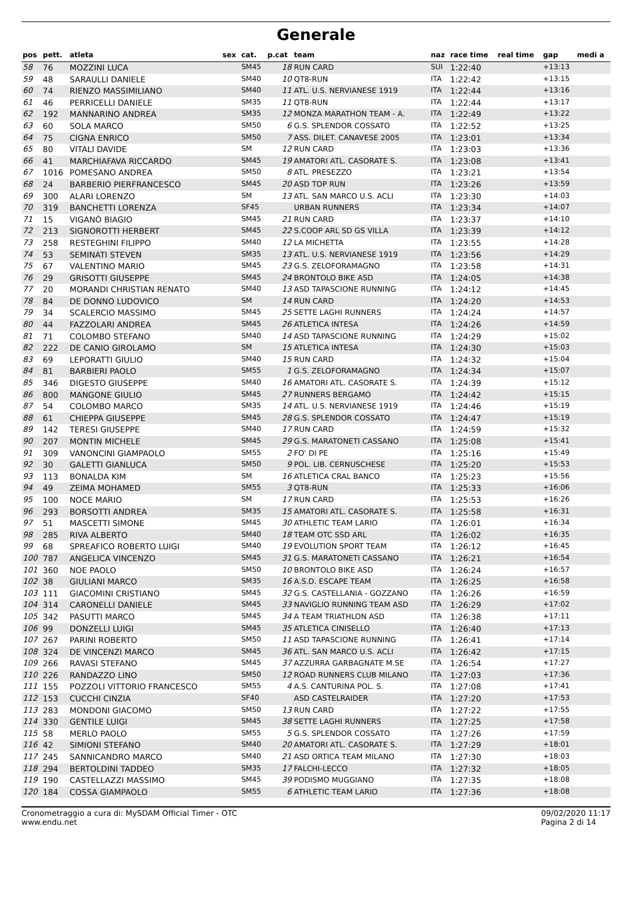Generale
| pos | pett. | atleta | sex | cat. | p.cat | team | naz | race time | real time | gap | medi a |
| --- | --- | --- | --- | --- | --- | --- | --- | --- | --- | --- | --- |
| 58 | 76 | MOZZINI LUCA | | SM45 | 18 | RUN CARD | SUI | 1:22:40 | | +13:13 | |
| 59 | 48 | SARAULLI DANIELE | | SM40 | 10 | QT8-RUN | ITA | 1:22:42 | | +13:15 | |
| 60 | 74 | RIENZO MASSIMILIANO | | SM40 | 11 | ATL. U.S. NERVIANESE 1919 | ITA | 1:22:44 | | +13:16 | |
| 61 | 46 | PERRICELLI DANIELE | | SM35 | 11 | QT8-RUN | ITA | 1:22:44 | | +13:17 | |
| 62 | 192 | MANNARINO ANDREA | | SM35 | 12 | MONZA MARATHON TEAM - A. | ITA | 1:22:49 | | +13:22 | |
| 63 | 60 | SOLA MARCO | | SM50 | 6 | G.S. SPLENDOR COSSATO | ITA | 1:22:52 | | +13:25 | |
| 64 | 75 | CIGNA ENRICO | | SM50 | 7 | ASS. DILET. CANAVESE 2005 | ITA | 1:23:01 | | +13:34 | |
| 65 | 80 | VITALI DAVIDE | | SM | 12 | RUN CARD | ITA | 1:23:03 | | +13:36 | |
| 66 | 41 | MARCHIAFAVA RICCARDO | | SM45 | 19 | AMATORI ATL. CASORATE S. | ITA | 1:23:08 | | +13:41 | |
| 67 | 1016 | POMESANO ANDREA | | SM50 | 8 | ATL. PRESEZZO | ITA | 1:23:21 | | +13:54 | |
| 68 | 24 | BARBERIO PIERFRANCESCO | | SM45 | 20 | ASD TOP RUN | ITA | 1:23:26 | | +13:59 | |
| 69 | 300 | ALARI LORENZO | | SM | 13 | ATL. SAN MARCO U.S. ACLI | ITA | 1:23:30 | | +14:03 | |
| 70 | 319 | BANCHETTI LORENZA | | SF45 | | URBAN RUNNERS | ITA | 1:23:34 | | +14:07 | |
| 71 | 15 | VIGANÒ BIAGIO | | SM45 | 21 | RUN CARD | ITA | 1:23:37 | | +14:10 | |
| 72 | 213 | SIGNOROTTI HERBERT | | SM45 | 22 | S.COOP ARL SD GS VILLA | ITA | 1:23:39 | | +14:12 | |
| 73 | 258 | RESTEGHINI FILIPPO | | SM40 | 12 | LA MICHETTA | ITA | 1:23:55 | | +14:28 | |
| 74 | 53 | SEMINATI STEVEN | | SM35 | 13 | ATL. U.S. NERVIANESE 1919 | ITA | 1:23:56 | | +14:29 | |
| 75 | 67 | VALENTINO MARIO | | SM45 | 23 | G.S. ZELOFORAMAGNO | ITA | 1:23:58 | | +14:31 | |
| 76 | 29 | GRISOTTI GIUSEPPE | | SM45 | 24 | BRONTOLO BIKE ASD | ITA | 1:24:05 | | +14:38 | |
| 77 | 20 | MORANDI CHRISTIAN RENATO | | SM40 | 13 | ASD TAPASCIONE RUNNING | ITA | 1:24:12 | | +14:45 | |
| 78 | 84 | DE DONNO LUDOVICO | | SM | 14 | RUN CARD | ITA | 1:24:20 | | +14:53 | |
| 79 | 34 | SCALERCIO MASSIMO | | SM45 | 25 | SETTE LAGHI RUNNERS | ITA | 1:24:24 | | +14:57 | |
| 80 | 44 | FAZZOLARI ANDREA | | SM45 | 26 | ATLETICA INTESA | ITA | 1:24:26 | | +14:59 | |
| 81 | 71 | COLOMBO STEFANO | | SM40 | 14 | ASD TAPASCIONE RUNNING | ITA | 1:24:29 | | +15:02 | |
| 82 | 222 | DE CANIO GIROLAMO | | SM | 15 | ATLETICA INTESA | ITA | 1:24:30 | | +15:03 | |
| 83 | 69 | LEPORATTI GIULIO | | SM40 | 15 | RUN CARD | ITA | 1:24:32 | | +15:04 | |
| 84 | 81 | BARBIERI PAOLO | | SM55 | 1 | G.S. ZELOFORAMAGNO | ITA | 1:24:34 | | +15:07 | |
| 85 | 346 | DIGESTO GIUSEPPE | | SM40 | 16 | AMATORI ATL. CASORATE S. | ITA | 1:24:39 | | +15:12 | |
| 86 | 800 | MANGONE GIULIO | | SM45 | 27 | RUNNERS BERGAMO | ITA | 1:24:42 | | +15:15 | |
| 87 | 54 | COLOMBO MARCO | | SM35 | 14 | ATL. U.S. NERVIANESE 1919 | ITA | 1:24:46 | | +15:19 | |
| 88 | 61 | CHIEPPA GIUSEPPE | | SM45 | 28 | G.S. SPLENDOR COSSATO | ITA | 1:24:47 | | +15:19 | |
| 89 | 142 | TERESI GIUSEPPE | | SM40 | 17 | RUN CARD | ITA | 1:24:59 | | +15:32 | |
| 90 | 207 | MONTIN MICHELE | | SM45 | 29 | G.S. MARATONETI CASSANO | ITA | 1:25:08 | | +15:41 | |
| 91 | 309 | VANONCINI GIAMPAOLO | | SM55 | 2 | FO' DI PE | ITA | 1:25:16 | | +15:49 | |
| 92 | 30 | GALETTI GIANLUCA | | SM50 | 9 | POL. LIB. CERNUSCHESE | ITA | 1:25:20 | | +15:53 | |
| 93 | 113 | BONALDA KIM | | SM | 16 | ATLETICA CRAL BANCO | ITA | 1:25:23 | | +15:56 | |
| 94 | 49 | ZEIMA MOHAMED | | SM55 | 3 | QT8-RUN | ITA | 1:25:33 | | +16:06 | |
| 95 | 100 | NOCE MARIO | | SM | 17 | RUN CARD | ITA | 1:25:53 | | +16:26 | |
| 96 | 293 | BORSOTTI ANDREA | | SM35 | 15 | AMATORI ATL. CASORATE S. | ITA | 1:25:58 | | +16:31 | |
| 97 | 51 | MASCETTI SIMONE | | SM45 | 30 | ATHLETIC TEAM LARIO | ITA | 1:26:01 | | +16:34 | |
| 98 | 285 | RIVA ALBERTO | | SM40 | 18 | TEAM OTC SSD ARL | ITA | 1:26:02 | | +16:35 | |
| 99 | 68 | SPREAFICO ROBERTO LUIGI | | SM40 | 19 | EVOLUTION SPORT TEAM | ITA | 1:26:12 | | +16:45 | |
| 100 | 787 | ANGELICA VINCENZO | | SM45 | 31 | G.S. MARATONETI CASSANO | ITA | 1:26:21 | | +16:54 | |
| 101 | 360 | NOE PAOLO | | SM50 | 10 | BRONTOLO BIKE ASD | ITA | 1:26:24 | | +16:57 | |
| 102 | 38 | GIULIANI MARCO | | SM35 | 16 | A.S.D. ESCAPE TEAM | ITA | 1:26:25 | | +16:58 | |
| 103 | 111 | GIACOMINI CRISTIANO | | SM45 | 32 | G.S. CASTELLANIA - GOZZANO | ITA | 1:26:26 | | +16:59 | |
| 104 | 314 | CARONELLI DANIELE | | SM45 | 33 | NAVIGLIO RUNNING TEAM ASD | ITA | 1:26:29 | | +17:02 | |
| 105 | 342 | PASUTTI MARCO | | SM45 | 34 | A TEAM TRIATHLON ASD | ITA | 1:26:38 | | +17:11 | |
| 106 | 99 | DONZELLI LUIGI | | SM45 | 35 | ATLETICA CINISELLO | ITA | 1:26:40 | | +17:13 | |
| 107 | 267 | PARINI ROBERTO | | SM50 | 11 | ASD TAPASCIONE RUNNING | ITA | 1:26:41 | | +17:14 | |
| 108 | 324 | DE VINCENZI MARCO | | SM45 | 36 | ATL. SAN MARCO U.S. ACLI | ITA | 1:26:42 | | +17:15 | |
| 109 | 266 | RAVASI STEFANO | | SM45 | 37 | AZZURRA GARBAGNATE M.SE | ITA | 1:26:54 | | +17:27 | |
| 110 | 226 | RANDAZZO LINO | | SM50 | 12 | ROAD RUNNERS CLUB MILANO | ITA | 1:27:03 | | +17:36 | |
| 111 | 155 | POZZOLI VITTORIO FRANCESCO | | SM55 | 4 | A.S. CANTURINA POL. S. | ITA | 1:27:08 | | +17:41 | |
| 112 | 153 | CUCCHI CINZIA | | SF40 | | ASD CASTELRAIDER | ITA | 1:27:20 | | +17:53 | |
| 113 | 283 | MONDONI GIACOMO | | SM50 | 13 | RUN CARD | ITA | 1:27:22 | | +17:55 | |
| 114 | 330 | GENTILE LUIGI | | SM45 | 38 | SETTE LAGHI RUNNERS | ITA | 1:27:25 | | +17:58 | |
| 115 | 58 | MERLO PAOLO | | SM55 | 5 | G.S. SPLENDOR COSSATO | ITA | 1:27:26 | | +17:59 | |
| 116 | 42 | SIMIONI STEFANO | | SM40 | 20 | AMATORI ATL. CASORATE S. | ITA | 1:27:29 | | +18:01 | |
| 117 | 245 | SANNICANDRO MARCO | | SM40 | 21 | ASD ORTICA TEAM MILANO | ITA | 1:27:30 | | +18:03 | |
| 118 | 294 | BERTOLDINI TADDEO | | SM35 | 17 | FALCHI-LECCO | ITA | 1:27:32 | | +18:05 | |
| 119 | 190 | CASTELLAZZI MASSIMO | | SM45 | 39 | PODISMO MUGGIANO | ITA | 1:27:35 | | +18:08 | |
| 120 | 184 | COSSA GIAMPAOLO | | SM55 | 6 | ATHLETIC TEAM LARIO | ITA | 1:27:36 | | +18:08 | |
Cronometraggio a cura di: MySDAM Official Timer - OTC
www.endu.net
09/02/2020 11:17
Pagina 2 di 14